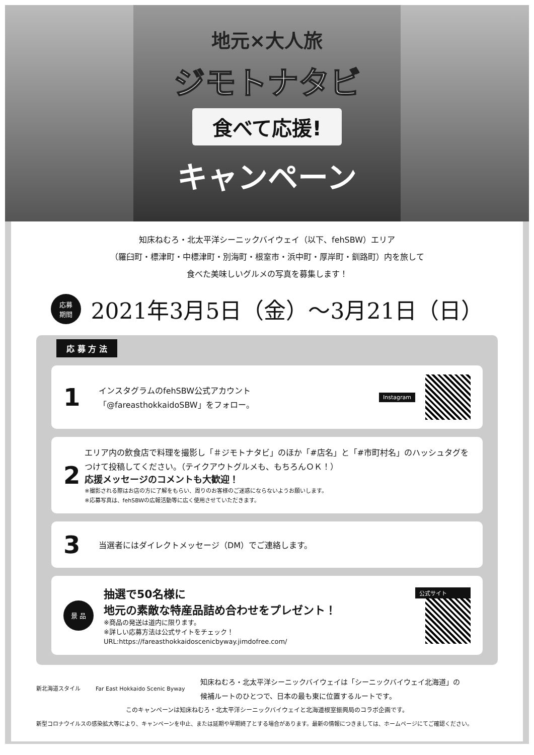地元×大人旅
ジモトナタビ
食べて応援!
キャンペーン
知床ねむろ・北太平洋シーニックバイウェイ（以下、fehSBW）エリア
（羅臼町・標津町・中標津町・別海町・根室市・浜中町・厚岸町・釧路町）内を旅して
食べた美味しいグルメの写真を募集します！
応募
期間
2021年3月5日（金）〜3月21日（日）
応 募 方 法
1
インスタグラムのfehSBW公式アカウント
「@fareasthokkaidoSBW」をフォロー。
Instagram
2
エリア内の飲食店で料理を撮影し「＃ジモトナタビ」のほか「#店名」と「#市町村名」のハッシュタグをつけて投稿してください。（テイクアウトグルメも、もちろんＯＫ！）
応援メッセージのコメントも大歓迎！
※撮影される際はお店の方に了解をもらい、周りのお客様のご迷惑にならないようお願いします。
※応募写真は、fehSBWの広報活動等に広く使用させていただきます。
3
当選者にはダイレクトメッセージ（DM）でご連絡します。
景 品
抽選で50名様に
地元の素敵な特産品詰め合わせをプレゼント！
※商品の発送は道内に限ります。
※詳しい応募方法は公式サイトをチェック！
URL:https://fareasthokkaidoscenicbyway.jimdofree.com/
公式サイト
新北海道スタイル Far East Hokkaido Scenic Byway 知床ねむろ・北太平洋シーニックバイウェイは「シーニックバイウェイ北海道」の
候補ルートのひとつで、日本の最も東に位置するルートです。
このキャンペーンは知床ねむろ・北太平洋シーニックバイウェイと北海道根室振興局のコラボ企画です。
新型コロナウイルスの感染拡大等により、キャンペーンを中止、または延期や早期終了とする場合があります。最新の情報につきましては、ホームページにてご確認ください。